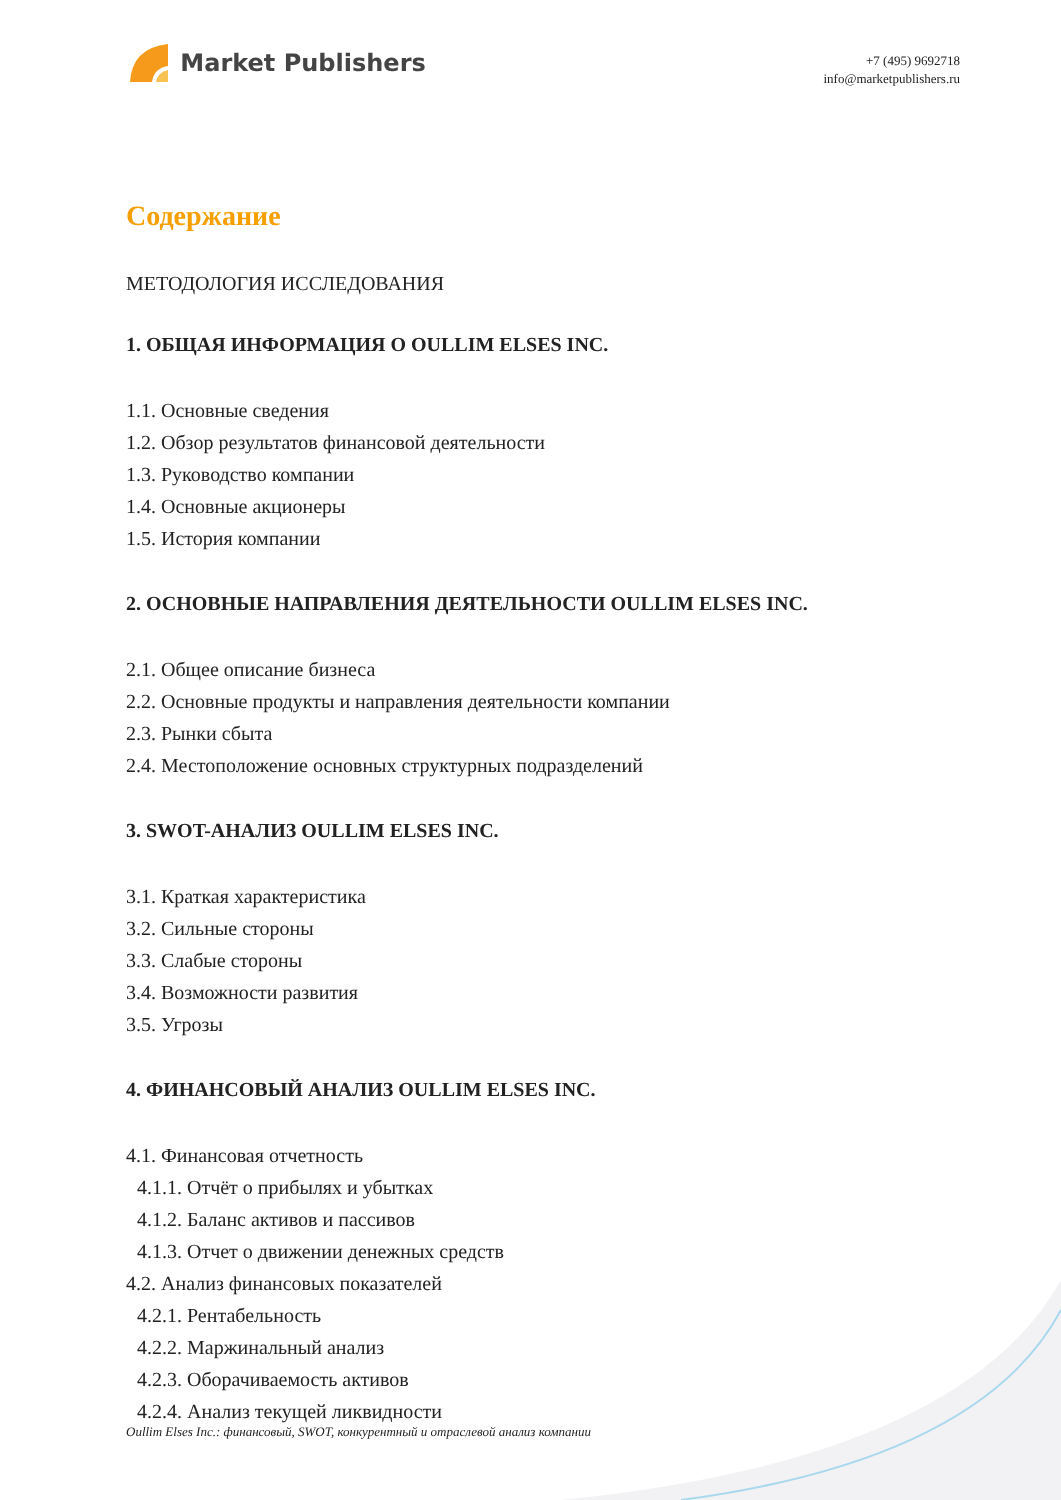Market Publishers
+7 (495) 9692718
info@marketpublishers.ru
Содержание
МЕТОДОЛОГИЯ ИССЛЕДОВАНИЯ
1. ОБЩАЯ ИНФОРМАЦИЯ О OULLIM ELSES INC.
1.1. Основные сведения
1.2. Обзор результатов финансовой деятельности
1.3. Руководство компании
1.4. Основные акционеры
1.5. История компании
2. ОСНОВНЫЕ НАПРАВЛЕНИЯ ДЕЯТЕЛЬНОСТИ OULLIM ELSES INC.
2.1. Общее описание бизнеса
2.2. Основные продукты и направления деятельности компании
2.3. Рынки сбыта
2.4. Местоположение основных структурных подразделений
3. SWOT-АНАЛИЗ OULLIM ELSES INC.
3.1. Краткая характеристика
3.2. Сильные стороны
3.3. Слабые стороны
3.4. Возможности развития
3.5. Угрозы
4. ФИНАНСОВЫЙ АНАЛИЗ OULLIM ELSES INC.
4.1. Финансовая отчетность
4.1.1. Отчёт о прибылях и убытках
4.1.2. Баланс активов и пассивов
4.1.3. Отчет о движении денежных средств
4.2. Анализ финансовых показателей
4.2.1. Рентабельность
4.2.2. Маржинальный анализ
4.2.3. Оборачиваемость активов
4.2.4. Анализ текущей ликвидности
Oullim Elses Inc.: финансовый, SWOT, конкурентный и отраслевой анализ компании